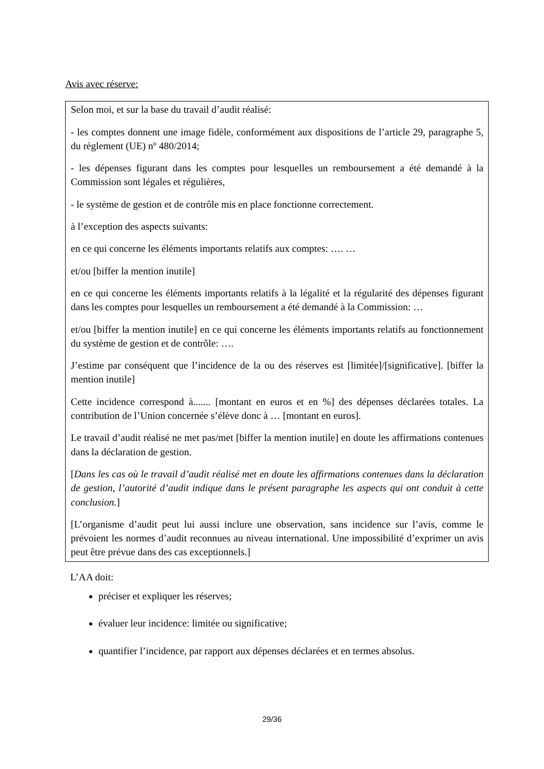Avis avec réserve:
Selon moi, et sur la base du travail d’audit réalisé:
- les comptes donnent une image fidèle, conformément aux dispositions de l’article 29, paragraphe 5, du règlement (UE) nº 480/2014;
- les dépenses figurant dans les comptes pour lesquelles un remboursement a été demandé à la Commission sont légales et régulières,
- le système de gestion et de contrôle mis en place fonctionne correctement.
à l’exception des aspects suivants:
en ce qui concerne les éléments importants relatifs aux comptes: …. …
et/ou [biffer la mention inutile]
en ce qui concerne les éléments importants relatifs à la légalité et la régularité des dépenses figurant dans les comptes pour lesquelles un remboursement a été demandé à la Commission: …
et/ou [biffer la mention inutile] en ce qui concerne les éléments importants relatifs au fonctionnement du système de gestion et de contrôle: ….
J’estime par conséquent que l’incidence de la ou des réserves est [limitée]/[significative]. [biffer la mention inutile]
Cette incidence correspond à....... [montant en euros et en %] des dépenses déclarées totales. La contribution de l’Union concernée s’élève donc à … [montant en euros].
Le travail d’audit réalisé ne met pas/met [biffer la mention inutile] en doute les affirmations contenues dans la déclaration de gestion.
[Dans les cas où le travail d’audit réalisé met en doute les affirmations contenues dans la déclaration de gestion, l’autorité d’audit indique dans le présent paragraphe les aspects qui ont conduit à cette conclusion.]
[L’organisme d’audit peut lui aussi inclure une observation, sans incidence sur l’avis, comme le prévoient les normes d’audit reconnues au niveau international. Une impossibilité d’exprimer un avis peut être prévue dans des cas exceptionnels.]
L’AA doit:
préciser et expliquer les réserves;
évaluer leur incidence: limitée ou significative;
quantifier l’incidence, par rapport aux dépenses déclarées et en termes absolus.
29/36